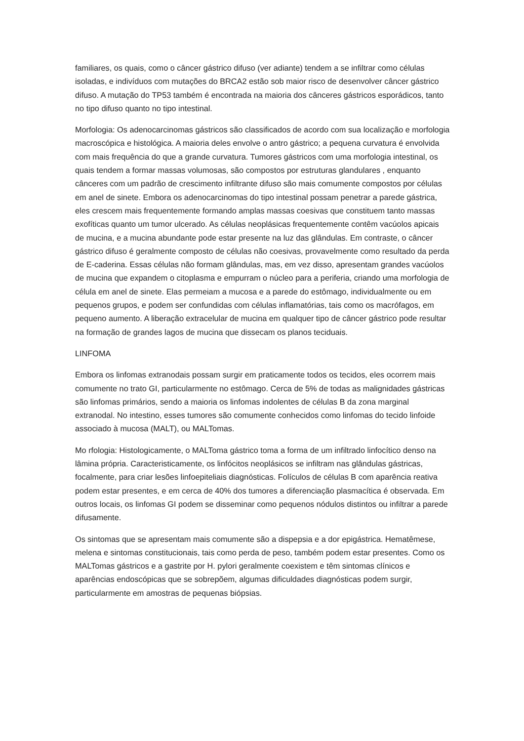familiares, os quais, como o câncer gástrico difuso (ver adiante) tendem a se infiltrar como células isoladas, e indivíduos com mutações do BRCA2 estão sob maior risco de desenvolver câncer gástrico difuso. A mutação do TP53 também é encontrada na maioria dos cânceres gástricos esporádicos, tanto no tipo difuso quanto no tipo intestinal.
Morfologia: Os adenocarcinomas gástricos são classificados de acordo com sua localização e morfologia macroscópica e histológica. A maioria deles envolve o antro gástrico; a pequena curvatura é envolvida com mais frequência do que a grande curvatura. Tumores gástricos com uma morfologia intestinal, os quais tendem a formar massas volumosas, são compostos por estruturas glandulares , enquanto cânceres com um padrão de crescimento infiltrante difuso são mais comumente compostos por células em anel de sinete. Embora os adenocarcinomas do tipo intestinal possam penetrar a parede gástrica, eles crescem mais frequentemente formando amplas massas coesivas que constituem tanto massas exofíticas quanto um tumor ulcerado. As células neoplásicas frequentemente contêm vacúolos apicais de mucina, e a mucina abundante pode estar presente na luz das glândulas. Em contraste, o câncer gástrico difuso é geralmente composto de células não coesivas, provavelmente como resultado da perda de E-caderina. Essas células não formam glândulas, mas, em vez disso, apresentam grandes vacúolos de mucina que expandem o citoplasma e empurram o núcleo para a periferia, criando uma morfologia de célula em anel de sinete. Elas permeiam a mucosa e a parede do estômago, individualmente ou em pequenos grupos, e podem ser confundidas com células inflamatórias, tais como os macrófagos, em pequeno aumento. A liberação extracelular de mucina em qualquer tipo de câncer gástrico pode resultar na formação de grandes lagos de mucina que dissecam os planos teciduais.
LINFOMA
Embora os linfomas extranodais possam surgir em praticamente todos os tecidos, eles ocorrem mais comumente no trato GI, particularmente no estômago. Cerca de 5% de todas as malignidades gástricas são linfomas primários, sendo a maioria os linfomas indolentes de células B da zona marginal extranodal. No intestino, esses tumores são comumente conhecidos como linfomas do tecido linfoide associado à mucosa (MALT), ou MALTomas.
Mo rfologia: Histologicamente, o MALToma gástrico toma a forma de um infiltrado linfocítico denso na lâmina própria. Caracteristicamente, os linfócitos neoplásicos se infiltram nas glândulas gástricas, focalmente, para criar lesões linfoepiteliais diagnósticas. Folículos de células B com aparência reativa podem estar presentes, e em cerca de 40% dos tumores a diferenciação plasmacítica é observada. Em outros locais, os linfomas GI podem se disseminar como pequenos nódulos distintos ou infiltrar a parede difusamente.
Os sintomas que se apresentam mais comumente são a dispepsia e a dor epigástrica. Hematêmese, melena e sintomas constitucionais, tais como perda de peso, também podem estar presentes. Como os MALTomas gástricos e a gastrite por H. pylori geralmente coexistem e têm sintomas clínicos e aparências endoscópicas que se sobrepõem, algumas dificuldades diagnósticas podem surgir, particularmente em amostras de pequenas biópsias.